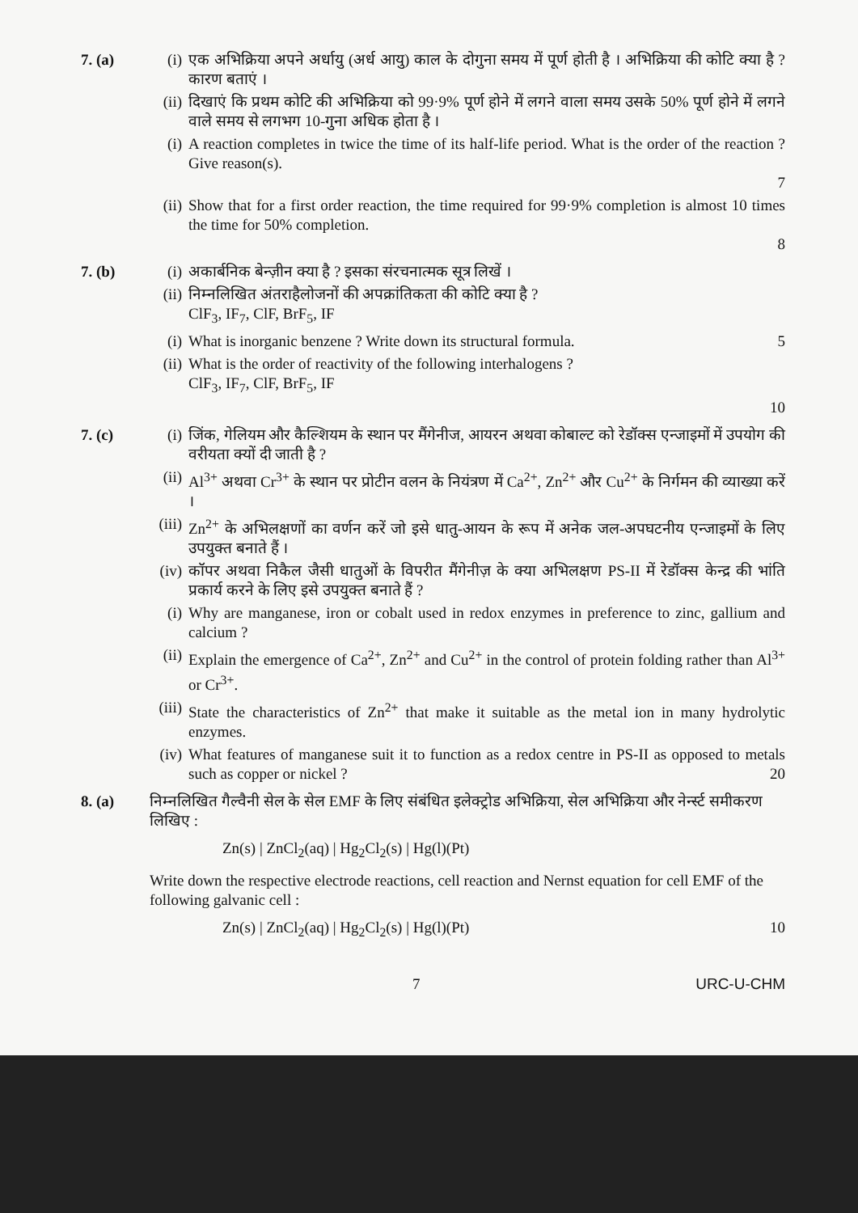7. (a) (i) एक अभिक्रिया अपने अर्धायु (अर्ध आयु) काल के दोगुना समय में पूर्ण होती है । अभिक्रिया की कोटि क्या है ? कारण बताएं ।
(ii)
दिखाएं कि प्रथम कोटि की अभिक्रिया को 99·9% पूर्ण होने में लगने वाला समय उसके 50% पूर्ण होने में लगने वाले समय से लगभग 10-गुना अधिक होता है ।
(i) A reaction completes in twice the time of its half-life period. What is the order of the reaction ? Give reason(s).
7
(ii)
Show that for a first order reaction, the time required for 99·9% completion is almost 10 times the time for 50% completion.
8
7. (b) (i) अकार्बनिक बेन्ज़ीन क्या है ? इसका संरचनात्मक सूत्र लिखें ।
(ii)
निम्नलिखित अंतराहैलोजनों की अपक्रांतिकता की कोटि क्या है ?
ClF<sub>3</sub>, IF<sub>7</sub>, ClF, BrF<sub>5</sub>, IF
(i) What is inorganic benzene ? Write down its structural formula. 5
(ii)
What is the order of reactivity of the following interhalogens ?
ClF<sub>3</sub>, IF<sub>7</sub>, ClF, BrF<sub>5</sub>, IF
10
7. (c) (i) जिंक, गेलियम और कैल्शियम के स्थान पर मैंगेनीज, आयरन अथवा कोबाल्ट को रेडॉक्स एन्जाइमों में उपयोग की वरीयता क्यों दी जाती है ?
(ii)
Al<sup>3+</sup> अथवा Cr<sup>3+</sup> के स्थान पर प्रोटीन वलन के नियंत्रण में Ca<sup>2+</sup>, Zn<sup>2+</sup> और Cu<sup>2+</sup> के निर्गमन की व्याख्या करें ।
(iii)
Zn<sup>2+</sup> के अभिलक्षणों का वर्णन करें जो इसे धातु-आयन के रूप में अनेक जल-अपघटनीय एन्जाइमों के लिए उपयुक्त बनाते हैं ।
(iv)
कॉपर अथवा निकैल जैसी धातुओं के विपरीत मैंगेनीज़ के क्या अभिलक्षण PS-II में रेडॉक्स केन्द्र की भांति प्रकार्य करने के लिए इसे उपयुक्त बनाते हैं ?
(i) Why are manganese, iron or cobalt used in redox enzymes in preference to zinc, gallium and calcium ?
(ii)
Explain the emergence of Ca<sup>2+</sup>, Zn<sup>2+</sup> and Cu<sup>2+</sup> in the control of protein folding rather than Al<sup>3+</sup> or Cr<sup>3+</sup>.
(iii)
State the characteristics of Zn<sup>2+</sup> that make it suitable as the metal ion in many hydrolytic enzymes.
(iv)
What features of manganese suit it to function as a redox centre in PS-II as opposed to metals such as copper or nickel ? 20
8. (a) निम्नलिखित गैल्वैनी सेल के सेल EMF के लिए संबंधित इलेक्ट्रोड अभिक्रिया, सेल अभिक्रिया और नेर्न्स्ट समीकरण लिखिए :
Zn(s) | ZnCl<sub>2</sub>(aq) | Hg<sub>2</sub>Cl<sub>2</sub>(s) | Hg(l)(Pt)
Write down the respective electrode reactions, cell reaction and Nernst equation for cell EMF of the following galvanic cell :
Zn(s) | ZnCl<sub>2</sub>(aq) | Hg<sub>2</sub>Cl<sub>2</sub>(s) | Hg(l)(Pt) 10
7 URC-U-CHM